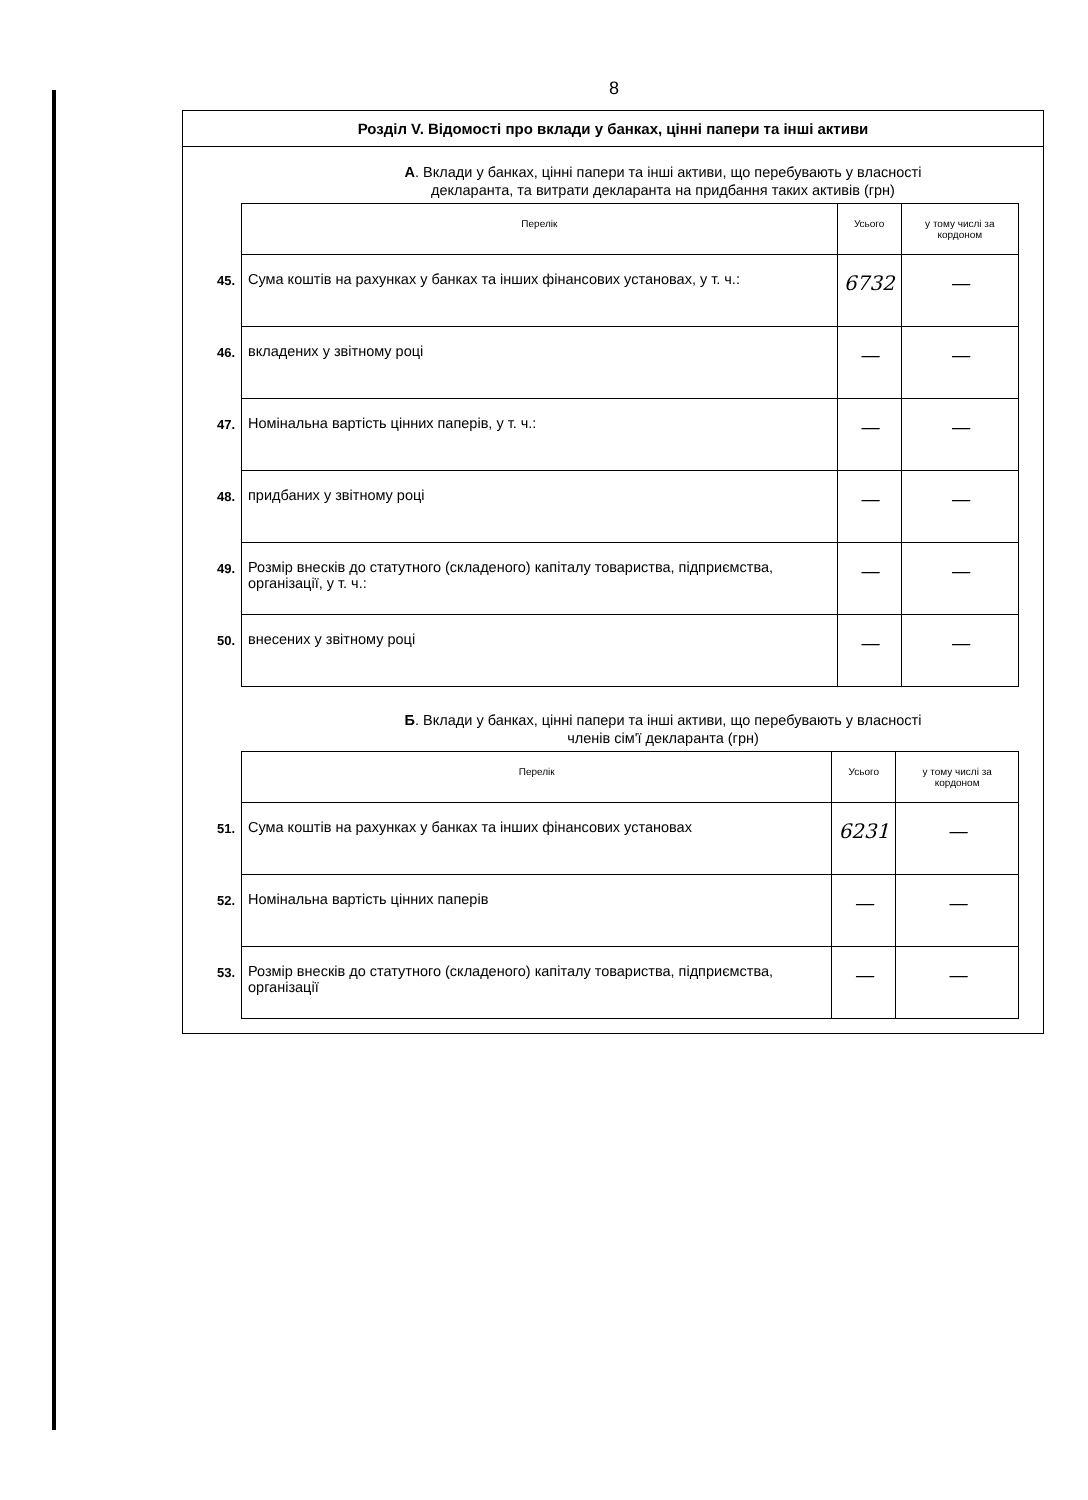8
Розділ V. Відомості про вклади у банках, цінні папери та інші активи
А. Вклади у банках, цінні папери та інші активи, що перебувають у власності
декларанта, та витрати декларанта на придбання таких активів (грн)
| | Перелік | Усього | у тому числі за кордоном |
| 45. | Сума коштів на рахунках у банках та інших фінансових установах, у т. ч.: | 6732 | — |
| 46. | вкладених у звітному році | — | — |
| 47. | Номінальна вартість цінних паперів, у т. ч.: | — | — |
| 48. | придбаних у звітному році | — | — |
| 49. | Розмір внесків до статутного (складеного) капіталу товариства, підприємства, організації, у т. ч.: | — | — |
| 50. | внесених у звітному році | — | — |
Б. Вклади у банках, цінні папери та інші активи, що перебувають у власності
членів сім'ї декларанта (грн)
| | Перелік | Усього | у тому числі за кордоном |
| 51. | Сума коштів на рахунках у банках та інших фінансових установах | 6231 | — |
| 52. | Номінальна вартість цінних паперів | — | — |
| 53. | Розмір внесків до статутного (складеного) капіталу товариства, підприємства, організації | — | — |